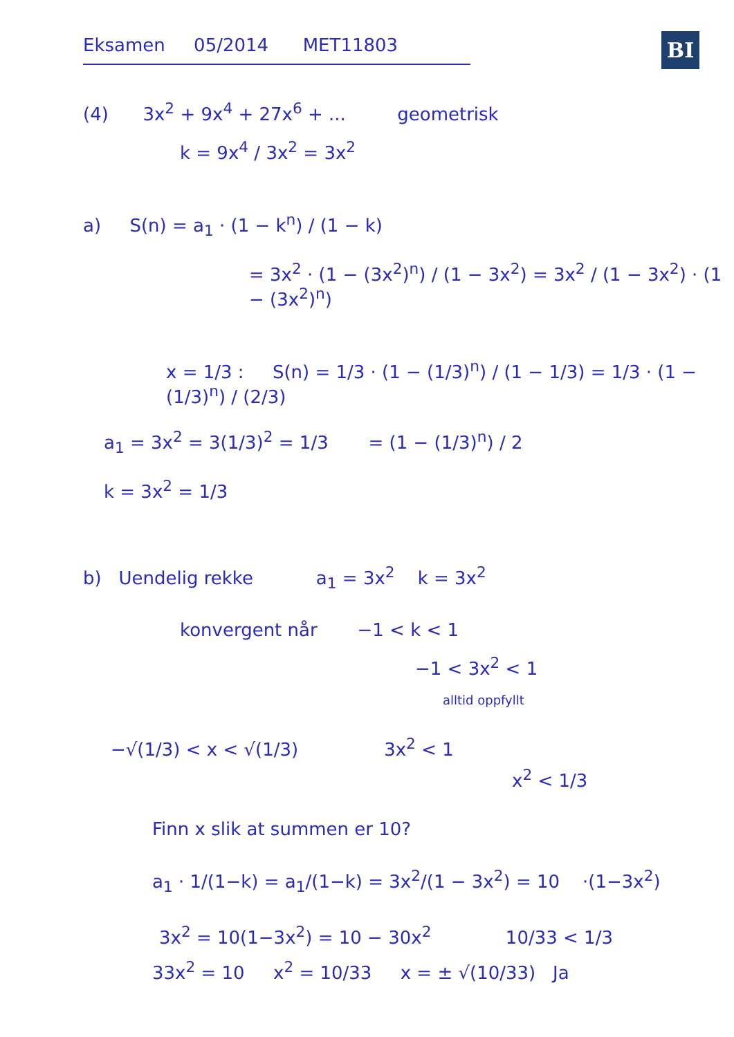BI
Eksamen 05/2014 MET11803
(4) 3x<sup>2</sup> + 9x<sup>4</sup> + 27x<sup>6</sup> + ... geometrisk
k = 9x<sup>4</sup> / 3x<sup>2</sup> = 3x<sup>2</sup>
a) S(n) = a<sub>1</sub> · (1 − k<sup>n</sup>) / (1 − k)
= 3x<sup>2</sup> · (1 − (3x<sup>2</sup>)<sup>n</sup>) / (1 − 3x<sup>2</sup>) = 3x<sup>2</sup> / (1 − 3x<sup>2</sup>) · (1 − (3x<sup>2</sup>)<sup>n</sup>)
x = 1/3 : S(n) = 1/3 · (1 − (1/3)<sup>n</sup>) / (1 − 1/3) = 1/3 · (1 − (1/3)<sup>n</sup>) / (2/3)
a<sub>1</sub> = 3x<sup>2</sup> = 3(1/3)<sup>2</sup> = 1/3 = (1 − (1/3)<sup>n</sup>) / 2
k = 3x<sup>2</sup> = 1/3
b) Uendelig rekke a<sub>1</sub> = 3x<sup>2</sup> k = 3x<sup>2</sup>
konvergent når −1 < k < 1
−1 < 3x<sup>2</sup> < 1
alltid oppfyllt
−√(1/3) < x < √(1/3) 3x<sup>2</sup> < 1
x<sup>2</sup> < 1/3
Finn x slik at summen er 10?
a<sub>1</sub> · 1/(1−k) = a<sub>1</sub>/(1−k) = 3x<sup>2</sup>/(1 − 3x<sup>2</sup>) = 10 ·(1−3x<sup>2</sup>)
3x<sup>2</sup> = 10(1−3x<sup>2</sup>) = 10 − 30x<sup>2</sup> 10/33 < 1/3
33x<sup>2</sup> = 10 x<sup>2</sup> = 10/33 x = ± √(10/33) Ja